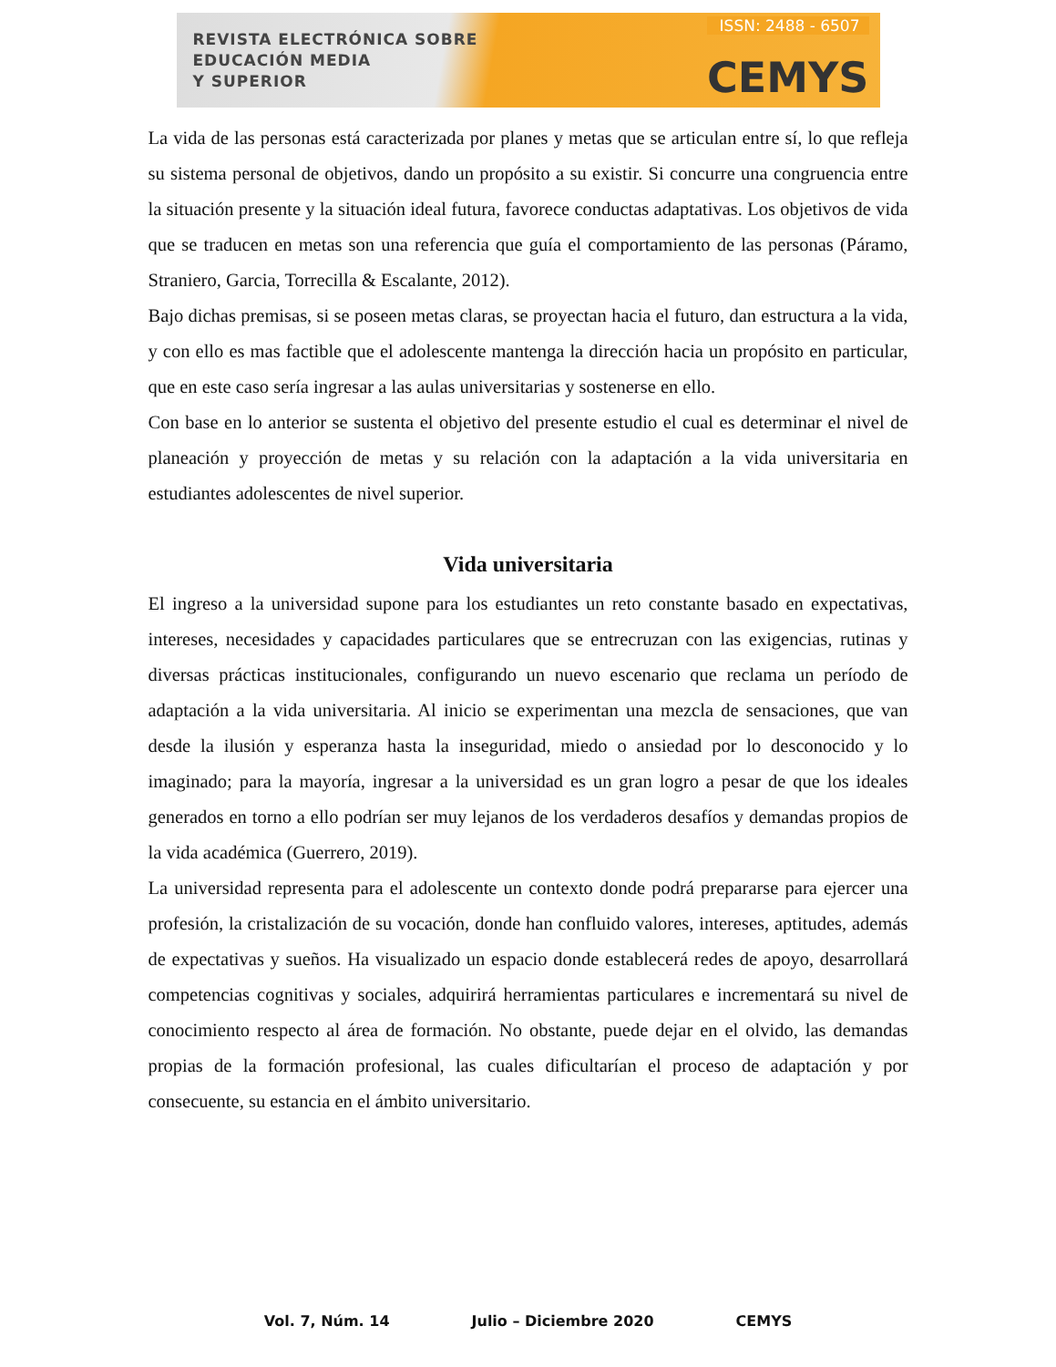REVISTA ELECTRÓNICA SOBRE
EDUCACIÓN MEDIA
Y SUPERIOR
ISSN: 2488 - 6507
CEMYS
La vida de las personas está caracterizada por planes y metas que se articulan entre sí, lo que refleja su sistema personal de objetivos, dando un propósito a su existir. Si concurre una congruencia entre la situación presente y la situación ideal futura, favorece conductas adaptativas. Los objetivos de vida que se traducen en metas son una referencia que guía el comportamiento de las personas (Páramo, Straniero, Garcia, Torrecilla & Escalante, 2012).
Bajo dichas premisas, si se poseen metas claras, se proyectan hacia el futuro, dan estructura a la vida, y con ello es mas factible que el adolescente mantenga la dirección hacia un propósito en particular, que en este caso sería ingresar a las aulas universitarias y sostenerse en ello.
Con base en lo anterior se sustenta el objetivo del presente estudio el cual es determinar el nivel de planeación y proyección de metas y su relación con la adaptación a la vida universitaria en estudiantes adolescentes de nivel superior.
Vida universitaria
El ingreso a la universidad supone para los estudiantes un reto constante basado en expectativas, intereses, necesidades y capacidades particulares que se entrecruzan con las exigencias, rutinas y diversas prácticas institucionales, configurando un nuevo escenario que reclama un período de adaptación a la vida universitaria. Al inicio se experimentan una mezcla de sensaciones, que van desde la ilusión y esperanza hasta la inseguridad, miedo o ansiedad por lo desconocido y lo imaginado; para la mayoría, ingresar a la universidad es un gran logro a pesar de que los ideales generados en torno a ello podrían ser muy lejanos de los verdaderos desafíos y demandas propios de la vida académica (Guerrero, 2019).
La universidad representa para el adolescente un contexto donde podrá prepararse para ejercer una profesión, la cristalización de su vocación, donde han confluido valores, intereses, aptitudes, además de expectativas y sueños. Ha visualizado un espacio donde establecerá redes de apoyo, desarrollará competencias cognitivas y sociales, adquirirá herramientas particulares e incrementará su nivel de conocimiento respecto al área de formación. No obstante, puede dejar en el olvido, las demandas propias de la formación profesional, las cuales dificultarían el proceso de adaptación y por consecuente, su estancia en el ámbito universitario.
Vol. 7, Núm. 14 Julio – Diciembre 2020 CEMYS